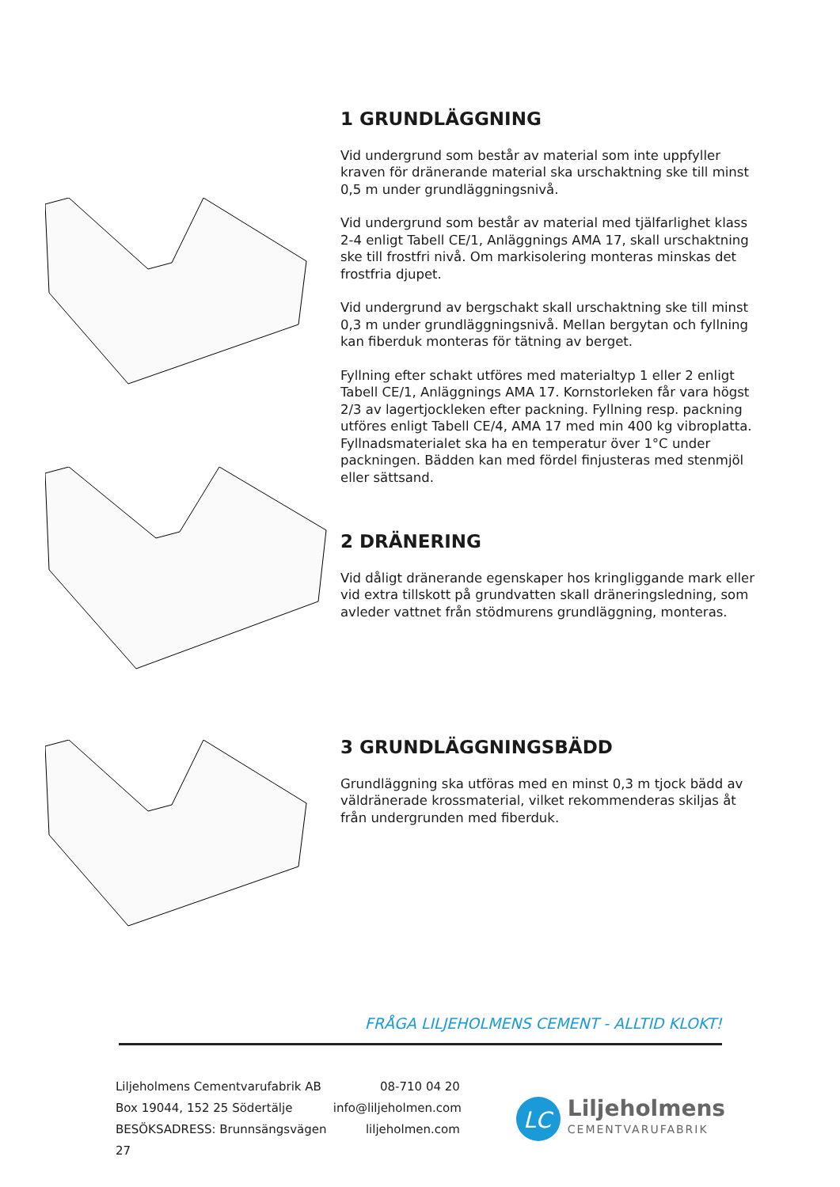1 GRUNDLÄGGNING
Vid undergrund som består av material som inte uppfyller kraven för dränerande material ska urschaktning ske till minst 0,5 m under grundläggningsnivå.
Vid undergrund som består av material med tjälfarlighet klass 2-4 enligt Tabell CE/1, Anläggnings AMA 17, skall urschaktning ske till frostfri nivå. Om markisolering monteras minskas det frostfria djupet.
Vid undergrund av bergschakt skall urschaktning ske till minst 0,3 m under grundläggningsnivå. Mellan bergytan och fyllning kan fiberduk monteras för tätning av berget.
Fyllning efter schakt utföres med materialtyp 1 eller 2 enligt Tabell CE/1, Anläggnings AMA 17. Kornstorleken får vara högst 2/3 av lagertjockleken efter packning. Fyllning resp. packning utföres enligt Tabell CE/4, AMA 17 med min 400 kg vibroplatta. Fyllnadsmaterialet ska ha en temperatur över 1°C under packningen. Bädden kan med fördel finjusteras med stenmjöl eller sättsand.
2 DRÄNERING
Vid dåligt dränerande egenskaper hos kringliggande mark eller vid extra tillskott på grundvatten skall dräneringsledning, som avleder vattnet från stödmurens grundläggning, monteras.
3 GRUNDLÄGGNINGSBÄDD
Grundläggning ska utföras med en minst 0,3 m tjock bädd av väldränerade krossmaterial, vilket rekommenderas skiljas åt från undergrunden med fiberduk.
FRÅGA LILJEHOLMENS CEMENT - ALLTID KLOKT!
Liljeholmens Cementvarufabrik AB
Box 19044, 152 25 Södertälje
BESÖKSADRESS: Brunnsängsvägen 27
08-710 04 20
info@liljeholmen.com
liljeholmen.com
LC
Liljeholmens
CEMENTVARUFABRIK